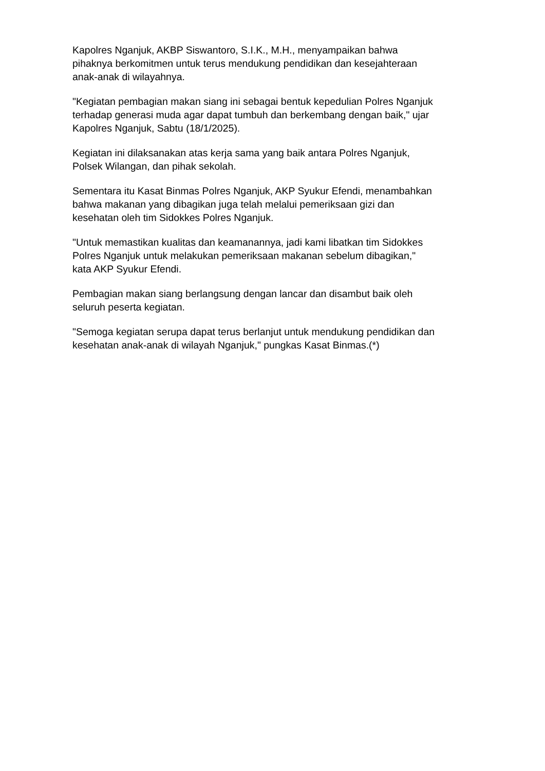Kapolres Nganjuk, AKBP Siswantoro, S.I.K., M.H., menyampaikan bahwa
pihaknya berkomitmen untuk terus mendukung pendidikan dan kesejahteraan
anak-anak di wilayahnya.
"Kegiatan pembagian makan siang ini sebagai bentuk kepedulian Polres Nganjuk
terhadap generasi muda agar dapat tumbuh dan berkembang dengan baik," ujar
Kapolres Nganjuk, Sabtu (18/1/2025).
Kegiatan ini dilaksanakan atas kerja sama yang baik antara Polres Nganjuk,
Polsek Wilangan, dan pihak sekolah.
Sementara itu Kasat Binmas Polres Nganjuk, AKP Syukur Efendi, menambahkan
bahwa makanan yang dibagikan juga telah melalui pemeriksaan gizi dan
kesehatan oleh tim Sidokkes Polres Nganjuk.
"Untuk memastikan kualitas dan keamanannya, jadi kami libatkan tim Sidokkes
Polres Nganjuk untuk melakukan pemeriksaan makanan sebelum dibagikan,"
kata AKP Syukur Efendi.
Pembagian makan siang berlangsung dengan lancar dan disambut baik oleh
seluruh peserta kegiatan.
"Semoga kegiatan serupa dapat terus berlanjut untuk mendukung pendidikan dan
kesehatan anak-anak di wilayah Nganjuk," pungkas Kasat Binmas.(*)